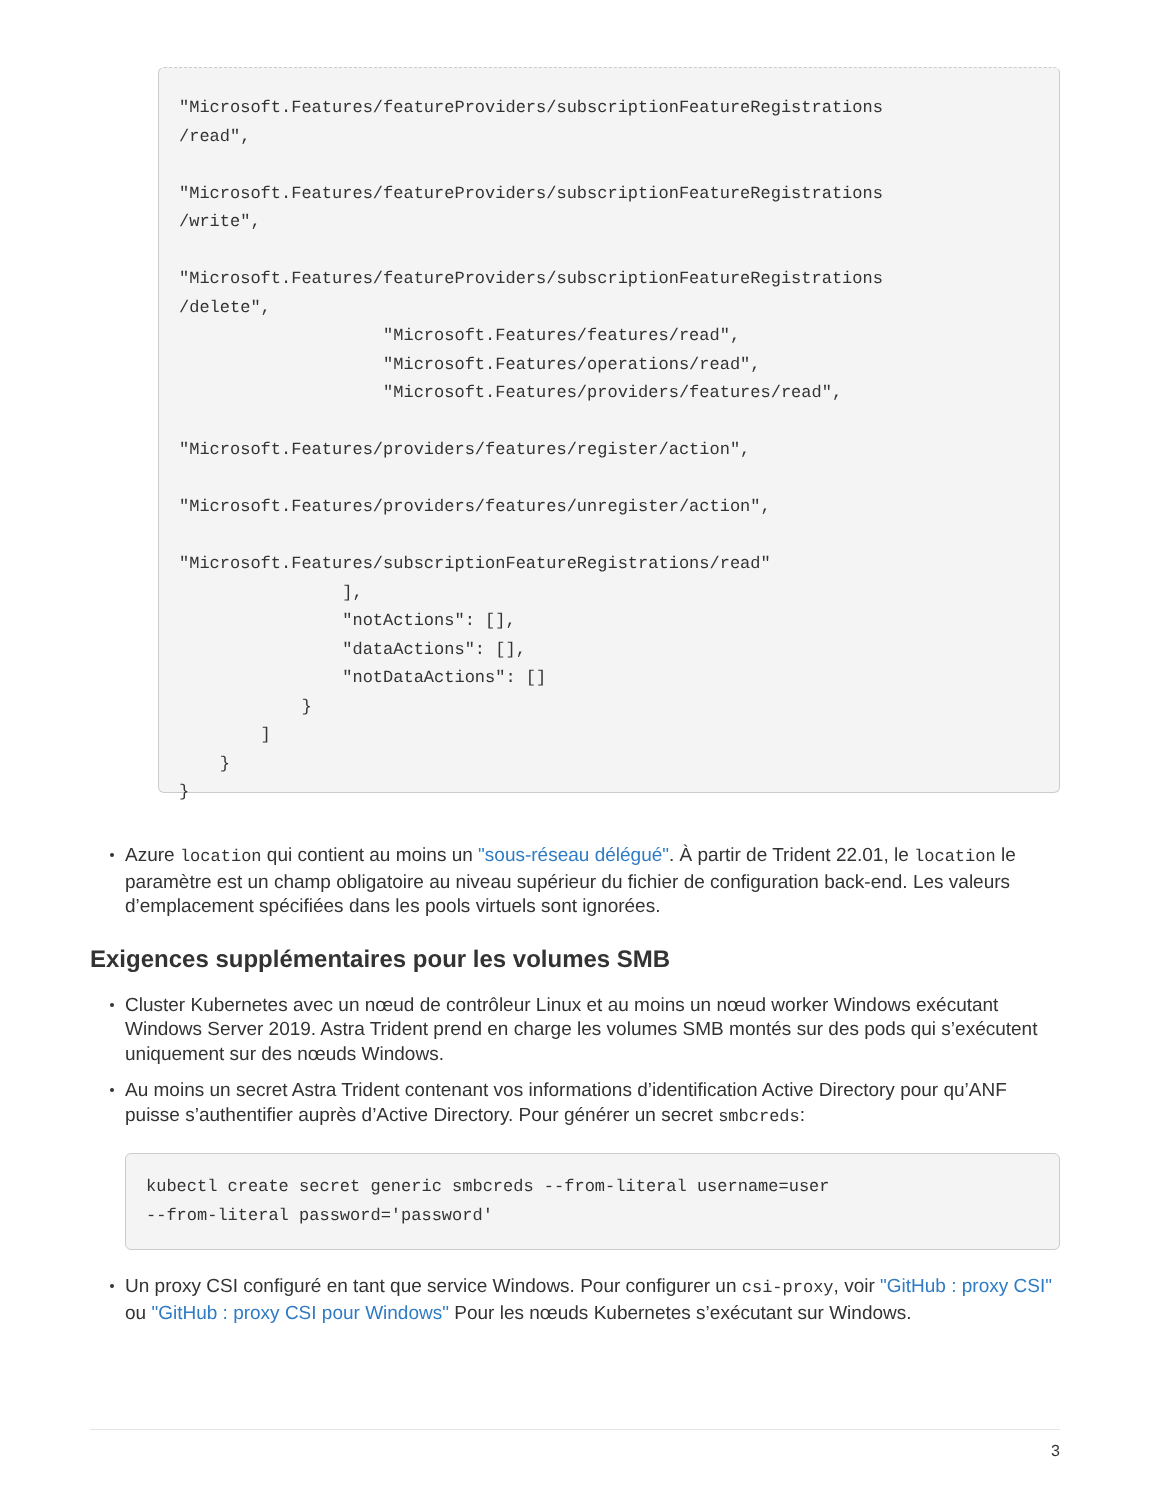"Microsoft.Features/featureProviders/subscriptionFeatureRegistrations
/read",

"Microsoft.Features/featureProviders/subscriptionFeatureRegistrations
/write",

"Microsoft.Features/featureProviders/subscriptionFeatureRegistrations
/delete",
                    "Microsoft.Features/features/read",
                    "Microsoft.Features/operations/read",
                    "Microsoft.Features/providers/features/read",

"Microsoft.Features/providers/features/register/action",

"Microsoft.Features/providers/features/unregister/action",

"Microsoft.Features/subscriptionFeatureRegistrations/read"
                ],
                "notActions": [],
                "dataActions": [],
                "notDataActions": []
            }
        ]
    }
}
Azure location qui contient au moins un "sous-réseau délégué". À partir de Trident 22.01, le location le paramètre est un champ obligatoire au niveau supérieur du fichier de configuration back-end. Les valeurs d’emplacement spécifiées dans les pools virtuels sont ignorées.
Exigences supplémentaires pour les volumes SMB
Cluster Kubernetes avec un nœud de contrôleur Linux et au moins un nœud worker Windows exécutant Windows Server 2019. Astra Trident prend en charge les volumes SMB montés sur des pods qui s’exécutent uniquement sur des nœuds Windows.
Au moins un secret Astra Trident contenant vos informations d’identification Active Directory pour qu’ANF puisse s’authentifier auprès d’Active Directory. Pour générer un secret smbcreds:
kubectl create secret generic smbcreds --from-literal username=user
--from-literal password='password'
Un proxy CSI configuré en tant que service Windows. Pour configurer un csi-proxy, voir "GitHub : proxy CSI" ou "GitHub : proxy CSI pour Windows" Pour les nœuds Kubernetes s’exécutant sur Windows.
3